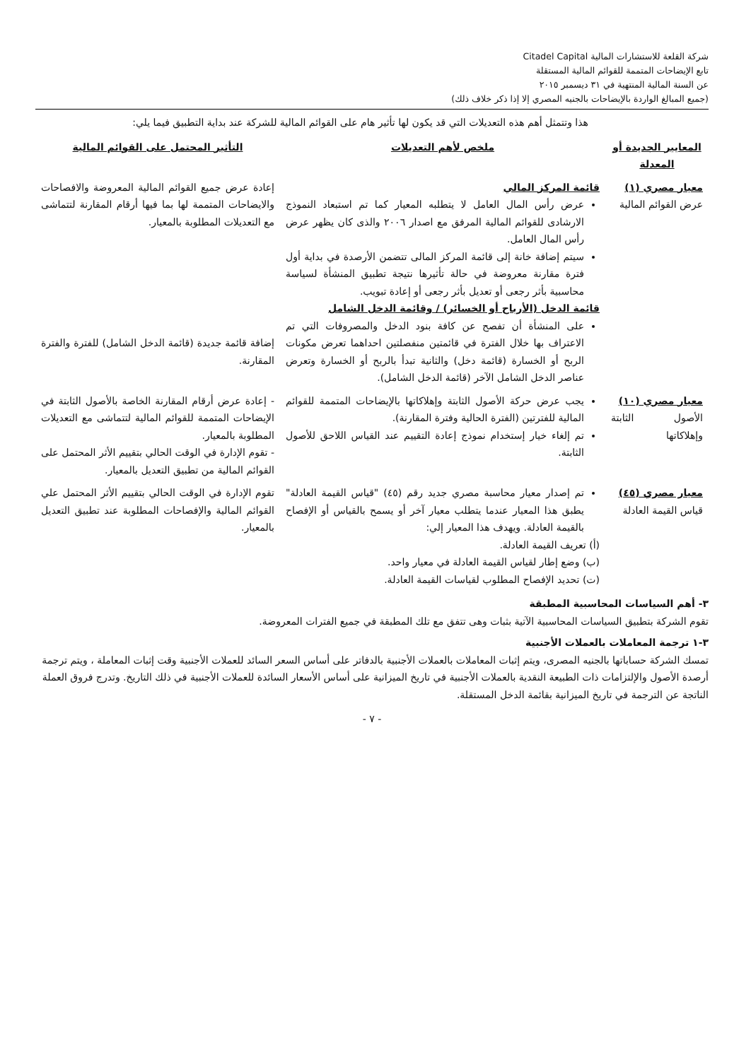شركة القلعة للاستشارات المالية Citadel Capital
تابع الإيضاحات المتممة للقوائم المالية المستقلة
عن السنة المالية المنتهية في ٣١ ديسمبر ٢٠١٥
(جميع المبالغ الواردة بالإيضاحات بالجنيه المصري إلا إذا ذكر خلاف ذلك)
هذا وتتمثل أهم هذه التعديلات التي قد يكون لها تأثير هام على القوائم المالية للشركة عند بداية التطبيق فيما يلي:
| المعايير الجديدة أو المعدلة | ملخص لأهم التعديلات | التأثير المحتمل على القوائم المالية |
| --- | --- | --- |
| معيار مصري (١) عرض القوائم المالية | قائمة المركز المالي عرض رأس المال العامل لا يتطلبه المعيار كما تم استبعاد النموذج الارشادى للقوائم المالية المرفق مع اصدار ٢٠٠٦ والذى كان يظهر عرض رأس المال العامل. سيتم إضافة خانة إلى قائمة المركز المالى تتضمن الأرصدة في بداية أول فترة مقارنة معروضة في حالة تأثيرها نتيجة تطبيق المنشأة لسياسة محاسبية بأثر رجعى أو تعديل بأثر رجعى أو إعادة تبويب. قائمة الدخل (الأرباح أو الخسائر) / وقائمة الدخل الشامل على المنشأة أن تفصح عن كافة بنود الدخل والمصروفات التي تم الاعتراف بها خلال الفترة في قائمتين منفصلتين احداهما تعرض مكونات الربح أو الخسارة (قائمة دخل) والثانية تبدأ بالربح أو الخسارة وتعرض عناصر الدخل الشامل الآخر (قائمة الدخل الشامل). | إعادة عرض جميع القوائم المالية المعروضة والافصاحات والايضاحات المتممة لها بما فيها أرقام المقارنة لتتماشى مع التعديلات المطلوبة بالمعيار. إضافة قائمة جديدة (قائمة الدخل الشامل) للفترة والفترة المقارنة. |
| معيار مصري (١٠) الأصول الثابتة وإهلاكاتها | يجب عرض حركة الأصول الثابتة وإهلاكاتها بالإيضاحات المتممة للقوائم المالية للفترتين (الفترة الحالية وفترة المقارنة). تم إلغاء خيار إستخدام نموذج إعادة التقييم عند القياس اللاحق للأصول الثابتة. | - إعادة عرض أرقام المقارنة الخاصة بالأصول الثابتة في الإيضاحات المتممة للقوائم المالية لتتماشى مع التعديلات المطلوبة بالمعيار. - تقوم الإدارة في الوقت الحالي بتقييم الأثر المحتمل على القوائم المالية من تطبيق التعديل بالمعيار. |
| معيار مصري (٤٥) قياس القيمة العادلة | تم إصدار معيار محاسبة مصري جديد رقم (٤٥) "قياس القيمة العادلة" يطبق هذا المعيار عندما يتطلب معيار آخر أو يسمح بالقياس أو الإفصاح بالقيمة العادلة. ويهدف هذا المعيار إلي: (أ) تعريف القيمة العادلة. (ب) وضع إطار لقياس القيمة العادلة في معيار واحد. (ت) تحديد الإفصاح المطلوب لقياسات القيمة العادلة. | تقوم الإدارة في الوقت الحالي بتقييم الأثر المحتمل علي القوائم المالية والإفصاحات المطلوبة عند تطبيق التعديل بالمعيار. |
٣- أهم السياسات المحاسبية المطبقة
تقوم الشركة بتطبيق السياسات المحاسبية الآتية بثبات وهى تتفق مع تلك المطبقة في جميع الفترات المعروضة.
٣-١ ترجمة المعاملات بالعملات الأجنبية
تمسك الشركة حساباتها بالجنيه المصرى، ويتم إثبات المعاملات بالعملات الأجنبية بالدفاتر على أساس السعر السائد للعملات الأجنبية وقت إثبات المعاملة ، ويتم ترجمة أرصدة الأصول والإلتزامات ذات الطبيعة النقدية بالعملات الأجنبية في تاريخ الميزانية على أساس الأسعار السائدة للعملات الأجنبية في ذلك التاريخ. وتدرج فروق العملة الناتجة عن الترجمة في تاريخ الميزانية بقائمة الدخل المستقلة.
- ٧ -